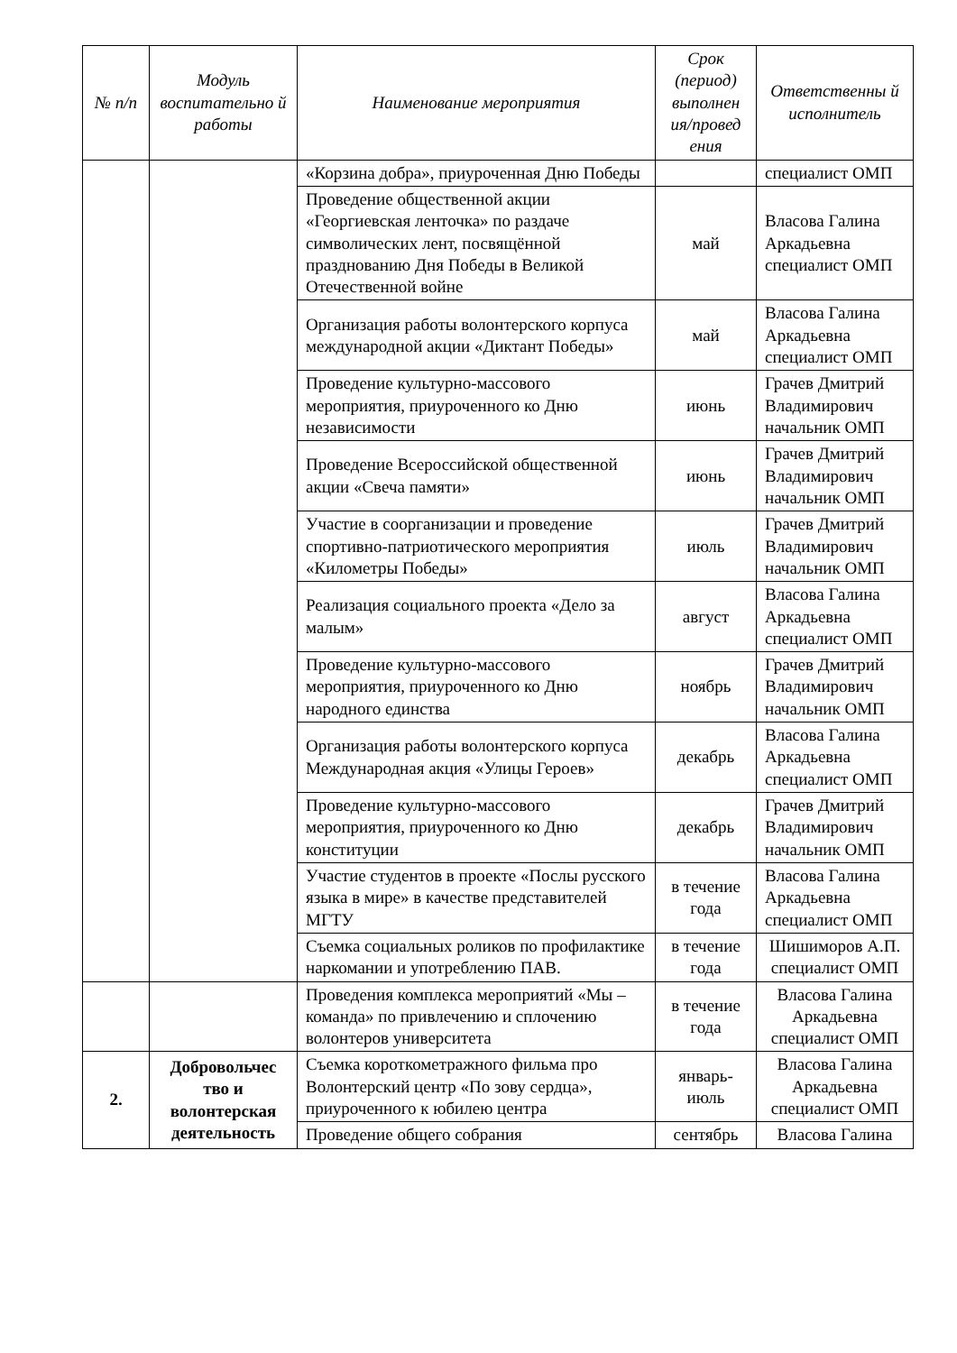| № п/п | Модуль воспитательно й работы | Наименование мероприятия | Срок (период) выполнен ия/провед ения | Ответственны й исполнитель |
| --- | --- | --- | --- | --- |
| | | «Корзина добра», приуроченная Дню Победы | | специалист ОМП |
| | | Проведение общественной акции «Георгиевская ленточка» по раздаче символических лент, посвящённой празднованию Дня Победы в Великой Отечественной войне | май | Власова Галина Аркадьевна специалист ОМП |
| | | Организация работы волонтерского корпуса международной акции «Диктант Победы» | май | Власова Галина Аркадьевна специалист ОМП |
| | | Проведение культурно-массового мероприятия, приуроченного ко Дню независимости | июнь | Грачев Дмитрий Владимирович начальник ОМП |
| | | Проведение Всероссийской общественной акции «Свеча памяти» | июнь | Грачев Дмитрий Владимирович начальник ОМП |
| | | Участие в соорганизации и проведение спортивно-патриотического мероприятия «Километры Победы» | июль | Грачев Дмитрий Владимирович начальник ОМП |
| | | Реализация социального проекта «Дело за малым» | август | Власова Галина Аркадьевна специалист ОМП |
| | | Проведение культурно-массового мероприятия, приуроченного ко Дню народного единства | ноябрь | Грачев Дмитрий Владимирович начальник ОМП |
| | | Организация работы волонтерского корпуса Международная акция «Улицы Героев» | декабрь | Власова Галина Аркадьевна специалист ОМП |
| | | Проведение культурно-массового мероприятия, приуроченного ко Дню конституции | декабрь | Грачев Дмитрий Владимирович начальник ОМП |
| | | Участие студентов в проекте «Послы русского языка в мире» в качестве представителей МГТУ | в течение года | Власова Галина Аркадьевна специалист ОМП |
| | | Съемка социальных роликов по профилактике наркомании и употреблению ПАВ. | в течение года | Шишиморов А.П. специалист ОМП |
| | | Проведения комплекса мероприятий «Мы – команда» по привлечению и сплочению волонтеров университета | в течение года | Власова Галина Аркадьевна специалист ОМП |
| 2. | Добровольчес тво и волонтерская деятельность | Съемка короткометражного фильма про Волонтерский центр «По зову сердца», приуроченного к юбилею центра | январь-июль | Власова Галина Аркадьевна специалист ОМП |
| | | Проведение общего собрания | сентябрь | Власова Галина |